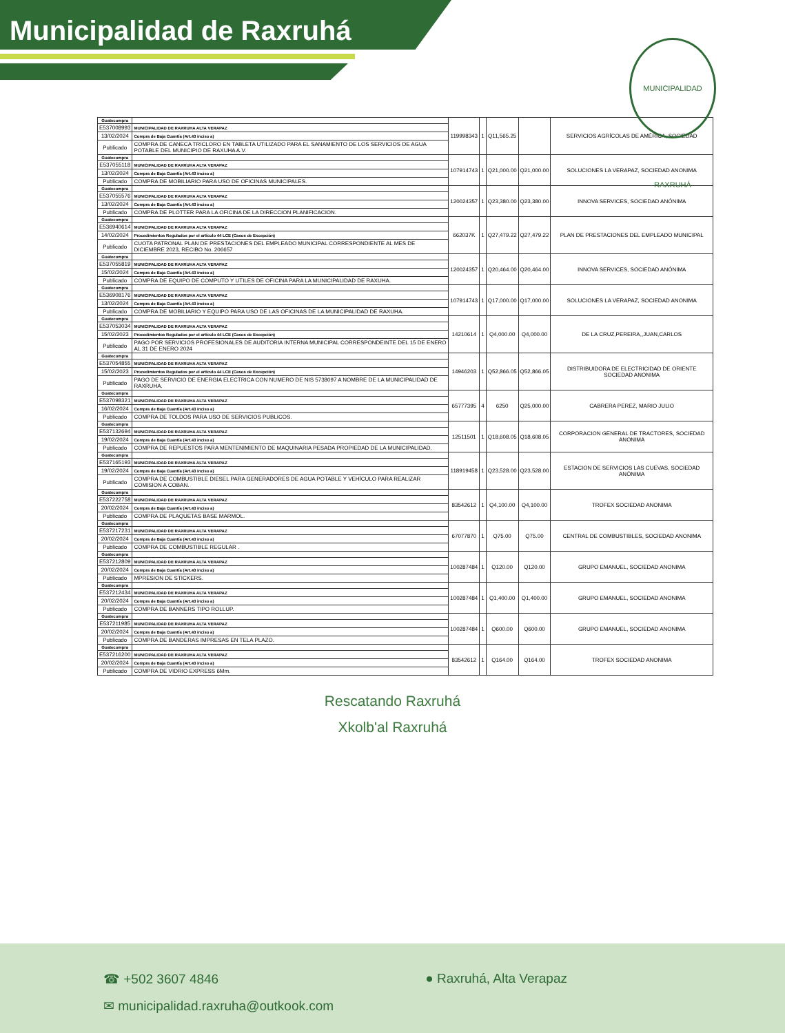Municipalidad de Raxruhá
MUNICIPALIDAD RAXRUHÁ
| Guatecompra | | 119998343 | 1 | Q11,565.25 | | SERVICIOS AGRÍCOLAS DE AMÉRICA, SOCIEDAD |
| E537008993 | MUNICIPALIDAD DE RAXRUHA ALTA VERAPAZ | | | | | |
| 13/02/2024 | Compra de Baja Cuantía (Art.43 inciso a) | | | | | |
| Publicado | COMPRA DE CANECA TRICLORO EN TABLETA UTILIZADO PARA EL SANAMIENTO DE LOS SERVICIOS DE AGUA POTABLE DEL MUNICIPIO DE RAXUHA A.V. | | | | | |
| Guatecompra | | 107914743 | 1 | Q21,000.00 | Q21,000.00 | SOLUCIONES LA VERAPAZ, SOCIEDAD ANONIMA |
| E537055118 | MUNICIPALIDAD DE RAXRUHA ALTA VERAPAZ | | | | | |
| 13/02/2024 | Compra de Baja Cuantía (Art.43 inciso a) | | | | | |
| Publicado | COMPRA DE MOBILIARIO PARA USO DE OFICINAS MUNICIPALES. | | | | | |
| Guatecompra | | 120024357 | 1 | Q23,380.00 | Q23,380.00 | INNOVA SERVICES, SOCIEDAD ANÓNIMA |
| E537055576 | MUNICIPALIDAD DE RAXRUHA ALTA VERAPAZ | | | | | |
| 13/02/2024 | Compra de Baja Cuantía (Art.43 inciso a) | | | | | |
| Publicado | COMPRA DE PLOTTER PARA LA OFICINA DE LA DIRECCION PLANIFICACION. | | | | | |
| Guatecompra | | 662037K | 1 | Q27,479.22 | Q27,479.22 | PLAN DE PRESTACIONES DEL EMPLEADO MUNICIPAL |
| E536940614 | MUNICIPALIDAD DE RAXRUHA ALTA VERAPAZ | | | | | |
| 14/02/2024 | Procedimientos Regulados por el artículo 44 LCE (Casos de Excepción) | | | | | |
| Publicado | CUOTA PATRONAL PLAN DE PRESTACIONES DEL EMPLEADO MUNICIPAL CORRESPONDIENTE AL MES DE DICIEMBRE 2023, RECIBO No. 206657 | | | | | |
| Guatecompra | | 120024357 | 1 | Q20,464.00 | Q20,464.00 | INNOVA SERVICES, SOCIEDAD ANÓNIMA |
| E537055819 | MUNICIPALIDAD DE RAXRUHA ALTA VERAPAZ | | | | | |
| 15/02/2024 | Compra de Baja Cuantía (Art.43 inciso a) | | | | | |
| Publicado | COMPRA DE EQUIPO DE COMPUTO Y UTILES DE OFICINA PARA LA MUNICIPALIDAD DE RAXUHA. | | | | | |
| Guatecompra | | 107914743 | 1 | Q17,000.00 | Q17,000.00 | SOLUCIONES LA VERAPAZ, SOCIEDAD ANONIMA |
| E536908176 | MUNICIPALIDAD DE RAXRUHA ALTA VERAPAZ | | | | | |
| 13/02/2024 | Compra de Baja Cuantía (Art.43 inciso a) | | | | | |
| Publicado | COMPRA DE MOBILIARIO Y EQUIPO PARA USO DE LAS OFICINAS DE LA MUNICIPALIDAD DE RAXUHA. | | | | | |
| Guatecompra | | 14210614 | 1 | Q4,000.00 | Q4,000.00 | DE LA CRUZ,PEREIRA,,JUAN,CARLOS |
| E537053034 | MUNICIPALIDAD DE RAXRUHA ALTA VERAPAZ | | | | | |
| 15/02/2023 | Procedimientos Regulados por el artículo 44 LCE (Casos de Excepción) | | | | | |
| Publicado | PAGO POR SERVICIOS PROFESIONALES DE AUDITORIA INTERNA MUNICIPAL CORRESPONDEINTE DEL 15 DE ENERO AL 31 DE ENERO 2024 | | | | | |
| Guatecompra | | 14946203 | 1 | Q52,866.05 | Q52,866.05 | DISTRIBUIDORA DE ELECTRICIDAD DE ORIENTE SOCIEDAD ANONIMA |
| E537054855 | MUNICIPALIDAD DE RAXRUHA ALTA VERAPAZ | | | | | |
| 15/02/2023 | Procedimientos Regulados por el artículo 44 LCE (Casos de Excepción) | | | | | |
| Publicado | PAGO DE SERVICIO DE ENERGIA ELECTRICA CON NUMERO DE NIS 5738097 A NOMBRE DE LA MUNICIPALIDAD DE RAXRUHA. | | | | | |
| Guatecompra | | 65777395 | 4 | 6250 | Q25,000.00 | CABRERA PEREZ, MARIO JULIO |
| E537098321 | MUNICIPALIDAD DE RAXRUHA ALTA VERAPAZ | | | | | |
| 16/02/2024 | Compra de Baja Cuantía (Art.43 inciso a) | | | | | |
| Publicado | COMPRA DE TOLDOS PARA USO DE SERVICIOS PUBLICOS. | | | | | |
| Guatecompra | | 12511501 | 1 | Q18,608.05 | Q18,608.05 | CORPORACION GENERAL DE TRACTORES, SOCIEDAD ANONIMA |
| E537132694 | MUNICIPALIDAD DE RAXRUHA ALTA VERAPAZ | | | | | |
| 19/02/2024 | Compra de Baja Cuantía (Art.43 inciso a) | | | | | |
| Publicado | COMPRA DE REPUESTOS PARA MENTENIMIENTO DE MAQUINARIA PESADA PROPIEDAD DE LA MUNICIPALIDAD. | | | | | |
| Guatecompra | | 118919458 | 1 | Q23,528.00 | Q23,528.00 | ESTACION DE SERVICIOS LAS CUEVAS, SOCIEDAD ANÓNIMA |
| E537165193 | MUNICIPALIDAD DE RAXRUHA ALTA VERAPAZ | | | | | |
| 19/02/2024 | Compra de Baja Cuantía (Art.43 inciso a) | | | | | |
| Publicado | COMPRA DE COMBUSTIBLE DIESEL PARA GENERADORES DE AGUA POTABLE Y VEHÍCULO PARA REALIZAR COMISION A COBAN. | | | | | |
| Guatecompra | | 83542612 | 1 | Q4,100.00 | Q4,100.00 | TROFEX SOCIEDAD ANONIMA |
| E537222758 | MUNICIPALIDAD DE RAXRUHA ALTA VERAPAZ | | | | | |
| 20/02/2024 | Compra de Baja Cuantía (Art.43 inciso a) | | | | | |
| Publicado | COMPRA DE PLAQUETAS BASE MARMOL. | | | | | |
| Guatecompra | | 67077870 | 1 | Q75.00 | Q75.00 | CENTRAL DE COMBUSTIBLES, SOCIEDAD ANONIMA |
| E537217231 | MUNICIPALIDAD DE RAXRUHA ALTA VERAPAZ | | | | | |
| 20/02/2024 | Compra de Baja Cuantía (Art.43 inciso a) | | | | | |
| Publicado | COMPRA DE COMBUSTIBLE REGULAR . | | | | | |
| Guatecompra | | 100287484 | 1 | Q120.00 | Q120.00 | GRUPO EMANUEL, SOCIEDAD ANONIMA |
| E537212809 | MUNICIPALIDAD DE RAXRUHA ALTA VERAPAZ | | | | | |
| 20/02/2024 | Compra de Baja Cuantía (Art.43 inciso a) | | | | | |
| Publicado | MPRESION DE STICKERS. | | | | | |
| Guatecompra | | 100287484 | 1 | Q1,400.00 | Q1,400.00 | GRUPO EMANUEL, SOCIEDAD ANONIMA |
| E537212434 | MUNICIPALIDAD DE RAXRUHA ALTA VERAPAZ | | | | | |
| 20/02/2024 | Compra de Baja Cuantía (Art.43 inciso a) | | | | | |
| Publicado | COMPRA DE BANNERS TIPO ROLLUP. | | | | | |
| Guatecompra | | 100287484 | 1 | Q600.00 | Q600.00 | GRUPO EMANUEL, SOCIEDAD ANONIMA |
| E537211985 | MUNICIPALIDAD DE RAXRUHA ALTA VERAPAZ | | | | | |
| 20/02/2024 | Compra de Baja Cuantía (Art.43 inciso a) | | | | | |
| Publicado | COMPRA DE BANDERAS IMPRESAS EN TELA PLAZO. | | | | | |
| Guatecompra | | 83542612 | 1 | Q164.00 | Q164.00 | TROFEX SOCIEDAD ANONIMA |
| E537216200 | MUNICIPALIDAD DE RAXRUHA ALTA VERAPAZ | | | | | |
| 20/02/2024 | Compra de Baja Cuantía (Art.43 inciso a) | | | | | |
| Publicado | COMPRA DE VIDRIO EXPRESS 6Mm. | | | | | |
Rescatando Raxruhá
Xkolb'al Raxruhá
☎ +502 3607 4846 ● Raxruhá, Alta Verapaz
✉ municipalidad.raxruha@outkook.com